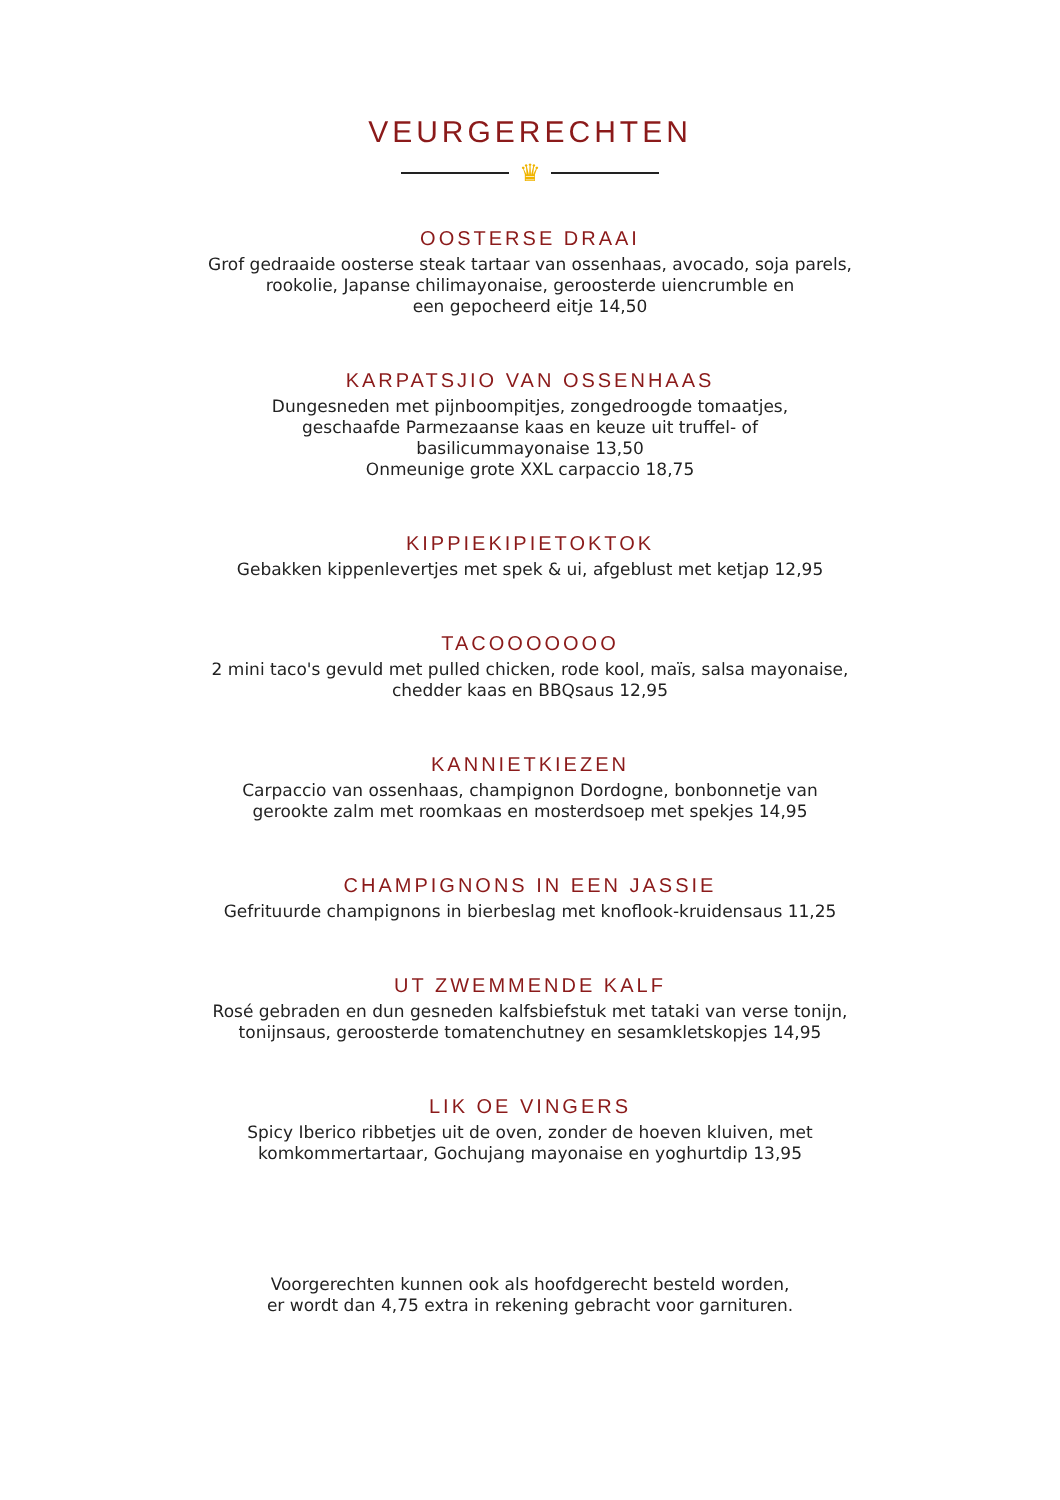VEURGERECHTEN
♛
OOSTERSE DRAAI
Grof gedraaide oosterse steak tartaar van ossenhaas, avocado, soja parels,
rookolie, Japanse chilimayonaise, geroosterde uiencrumble en
een gepocheerd eitje 14,50
KARPATSJIO VAN OSSENHAAS
Dungesneden met pijnboompitjes, zongedroogde tomaatjes,
geschaafde Parmezaanse kaas en keuze uit truffel- of
basilicummayonaise 13,50
Onmeunige grote XXL carpaccio 18,75
KIPPIEKIPIETOKTOK
Gebakken kippenlevertjes met spek & ui, afgeblust met ketjap 12,95
TACOOOOOOO
2 mini taco's gevuld met pulled chicken, rode kool, maïs, salsa mayonaise,
chedder kaas en BBQsaus 12,95
KANNIETKIEZEN
Carpaccio van ossenhaas, champignon Dordogne, bonbonnetje van
gerookte zalm met roomkaas en mosterdsoep met spekjes 14,95
CHAMPIGNONS IN EEN JASSIE
Gefrituurde champignons in bierbeslag met knoflook-kruidensaus 11,25
UT ZWEMMENDE KALF
Rosé gebraden en dun gesneden kalfsbiefstuk met tataki van verse tonijn,
tonijnsaus, geroosterde tomatenchutney en sesamkletskopjes 14,95
LIK OE VINGERS
Spicy Iberico ribbetjes uit de oven, zonder de hoeven kluiven, met
komkommertartaar, Gochujang mayonaise en yoghurtdip 13,95
Voorgerechten kunnen ook als hoofdgerecht besteld worden,
er wordt dan 4,75 extra in rekening gebracht voor garnituren.